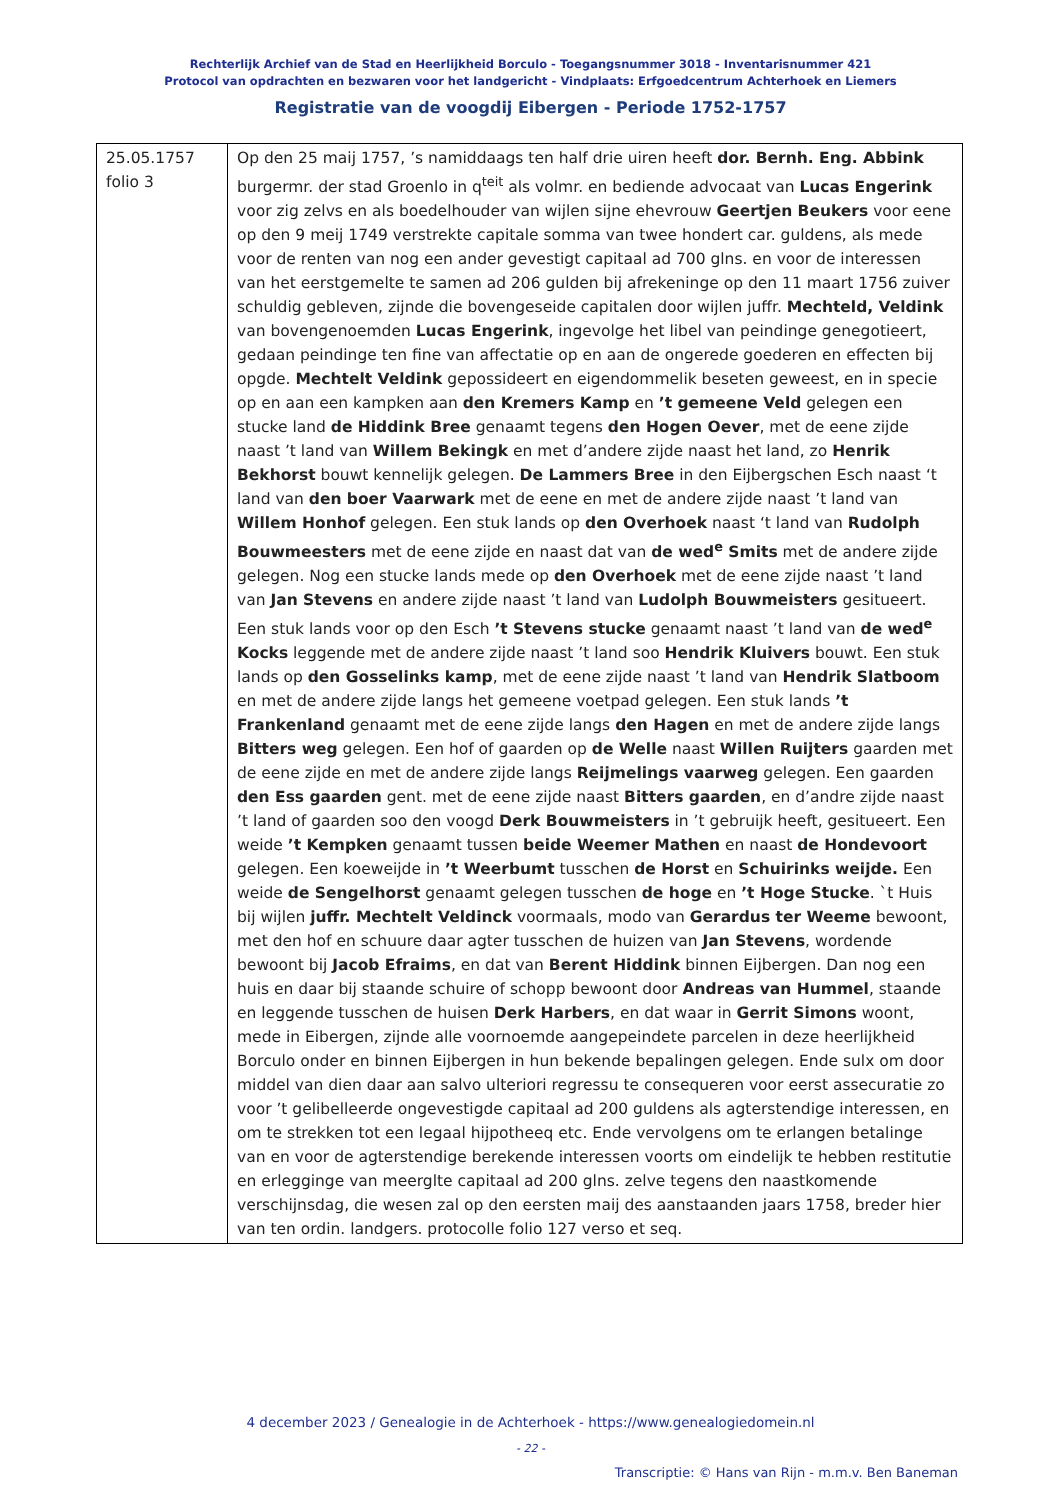Rechterlijk Archief van de Stad en Heerlijkheid Borculo - Toegangsnummer 3018 - Inventarisnummer 421
Protocol van opdrachten en bezwaren voor het landgericht - Vindplaats: Erfgoedcentrum Achterhoek en Liemers
Registratie van de voogdij Eibergen - Periode 1752-1757
| 25.05.1757 folio 3 | Op den 25 maij 1757, ’s namiddaags ten half drie uiren heeft dor. Bernh. Eng. Abbink burgermr. der stad Groenlo in q<sup>teit</sup> als volmr. en bediende advocaat van Lucas Engerink voor zig zelvs en als boedelhouder van wijlen sijne ehevrouw Geertjen Beukers voor eene op den 9 meij 1749 verstrekte capitale somma van twee hondert car. guldens, als mede voor de renten van nog een ander gevestigt capitaal ad 700 glns. en voor de interessen van het eerstgemelte te samen ad 206 gulden bij afrekeninge op den 11 maart 1756 zuiver schuldig gebleven, zijnde die bovengeseide capitalen door wijlen juffr. Mechteld, Veldink van bovengenoemden Lucas Engerink , ingevolge het libel van peindinge genegotieert, gedaan peindinge ten fine van affectatie op en aan de ongerede goederen en effecten bij opgde. Mechtelt Veldink gepossideert en eigendommelik beseten geweest, en in specie op en aan een kampken aan den Kremers Kamp en ’t gemeene Veld gelegen een stucke land de Hiddink Bree genaamt tegens den Hogen Oever , met de eene zijde naast ’t land van Willem Bekingk en met d’andere zijde naast het land, zo Henrik Bekhorst bouwt kennelijk gelegen. De Lammers Bree in den Eijbergschen Esch naast ‘t land van den boer Vaarwark met de eene en met de andere zijde naast ’t land van Willem Honhof gelegen. Een stuk lands op den Overhoek naast ‘t land van Rudolph Bouwmeesters met de eene zijde en naast dat van de wed<sup>e</sup> Smits met de andere zijde gelegen. Nog een stucke lands mede op den Overhoek met de eene zijde naast ’t land van Jan Stevens en andere zijde naast ’t land van Ludolph Bouwmeisters gesitueert. Een stuk lands voor op den Esch ’t Stevens stucke genaamt naast ’t land van de wed<sup>e</sup> Kocks leggende met de andere zijde naast ’t land soo Hendrik Kluivers bouwt. Een stuk lands op den Gosselinks kamp , met de eene zijde naast ’t land van Hendrik Slatboom en met de andere zijde langs het gemeene voetpad gelegen. Een stuk lands ’t Frankenland genaamt met de eene zijde langs den Hagen en met de andere zijde langs Bitters weg gelegen. Een hof of gaarden op de Welle naast Willen Ruijters gaarden met de eene zijde en met de andere zijde langs Reijmelings vaarweg gelegen. Een gaarden den Ess gaarden gent. met de eene zijde naast Bitters gaarden , en d’andre zijde naast ’t land of gaarden soo den voogd Derk Bouwmeisters in ’t gebruijk heeft, gesitueert. Een weide ’t Kempken genaamt tussen beide Weemer Mathen en naast de Hondevoort gelegen. Een koeweijde in ’t Weerbumt tusschen de Horst en Schuirinks weijde. Een weide de Sengelhorst genaamt gelegen tusschen de hoge en ’t Hoge Stucke . `t Huis bij wijlen juffr. Mechtelt Veldinck voormaals, modo van Gerardus ter Weeme bewoont, met den hof en schuure daar agter tusschen de huizen van Jan Stevens , wordende bewoont bij Jacob Efraims , en dat van Berent Hiddink binnen Eijbergen. Dan nog een huis en daar bij staande schuire of schopp bewoont door Andreas van Hummel , staande en leggende tusschen de huisen Derk Harbers , en dat waar in Gerrit Simons woont, mede in Eibergen, zijnde alle voornoemde aangepeindete parcelen in deze heerlijkheid Borculo onder en binnen Eijbergen in hun bekende bepalingen gelegen. Ende sulx om door middel van dien daar aan salvo ulteriori regressu te consequeren voor eerst assecuratie zo voor ’t gelibelleerde ongevestigde capitaal ad 200 guldens als agterstendige interessen, en om te strekken tot een legaal hijpotheeq etc. Ende vervolgens om te erlangen betalinge van en voor de agterstendige berekende interessen voorts om eindelijk te hebben restitutie en erlegginge van meerglte capitaal ad 200 glns. zelve tegens den naastkomende verschijnsdag, die wesen zal op den eersten maij des aanstaanden jaars 1758, breder hier van ten ordin. landgers. protocolle folio 127 verso et seq. |
4 december 2023 / Genealogie in de Achterhoek - https://www.genealogiedomein.nl
- 22 -
Transcriptie: © Hans van Rijn - m.m.v. Ben Baneman